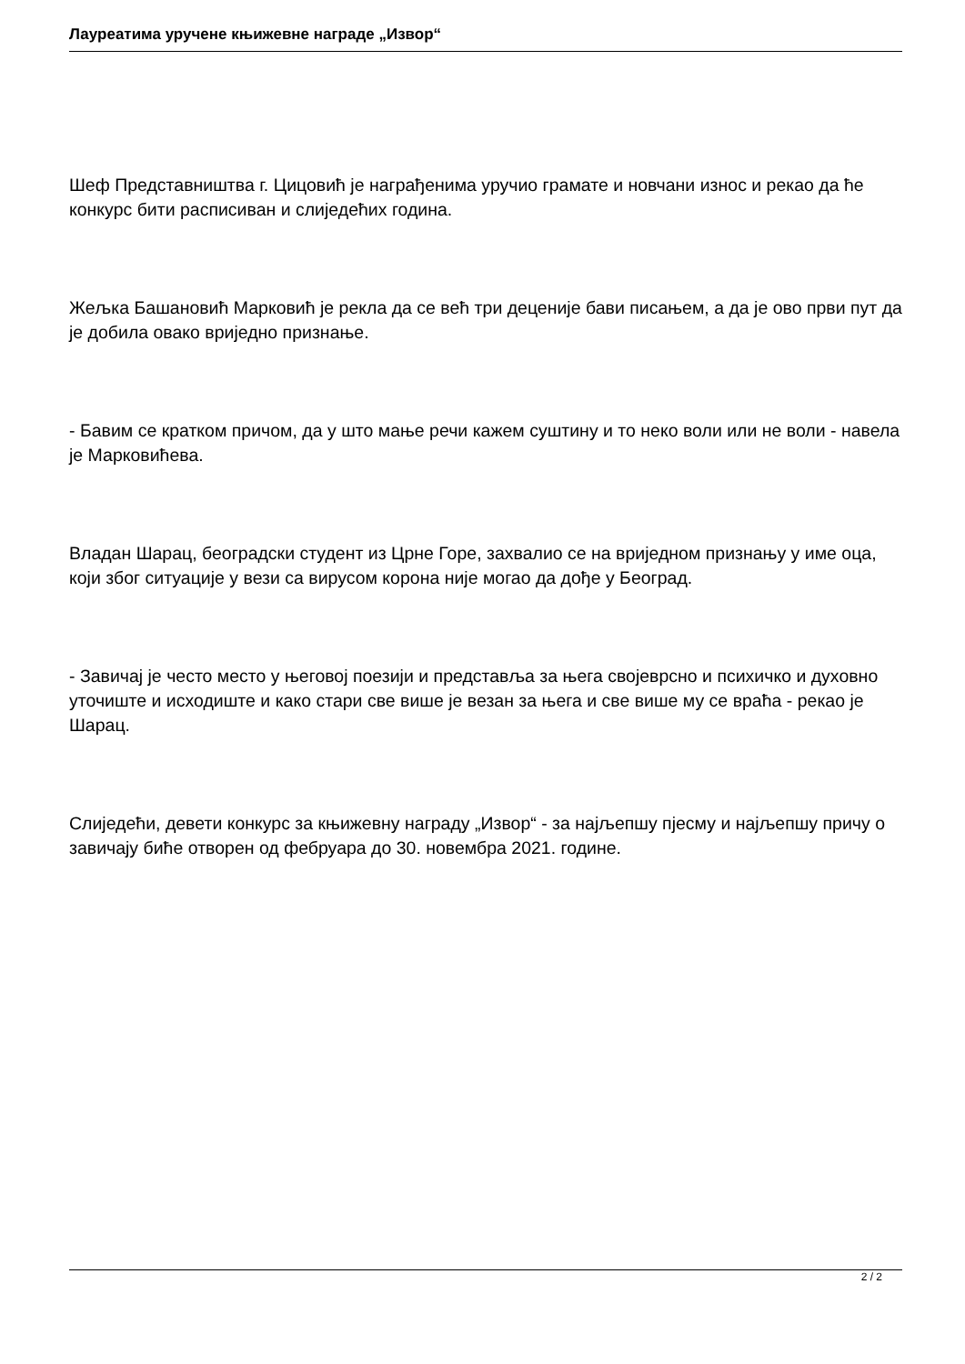Лауреатима уручене књижевне награде „Извор“
Шеф Представништва г. Цицовић је награђенима уручио грамате и новчани износ и рекао да ће конкурс бити расписиван и слиједећих година.
Жељка Башановић Марковић је рекла да се већ три деценије бави писањем, а да је ово први пут да је добила овако вриједно признање.
- Бавим се кратком причом, да у што мање речи кажем суштину и то неко воли или не воли - навела је Марковићева.
Владан Шарац, београдски студент из Црне Горе, захвалио се на вриједном признању у име оца, који због ситуације у вези са вирусом корона није могао да дође у Београд.
- Завичај је често место у његовој поезији и представља за њега својеврсно и психичко и духовно уточиште и исходиште и како стари све више је везан за њега и све више му се враћа - рекао је Шарац.
Слиједећи, девети конкурс за књижевну награду „Извор“ - за најљепшу пјесму и најљепшу причу о завичају биће отворен од фебруара до 30. новембра 2021. године.
2 / 2